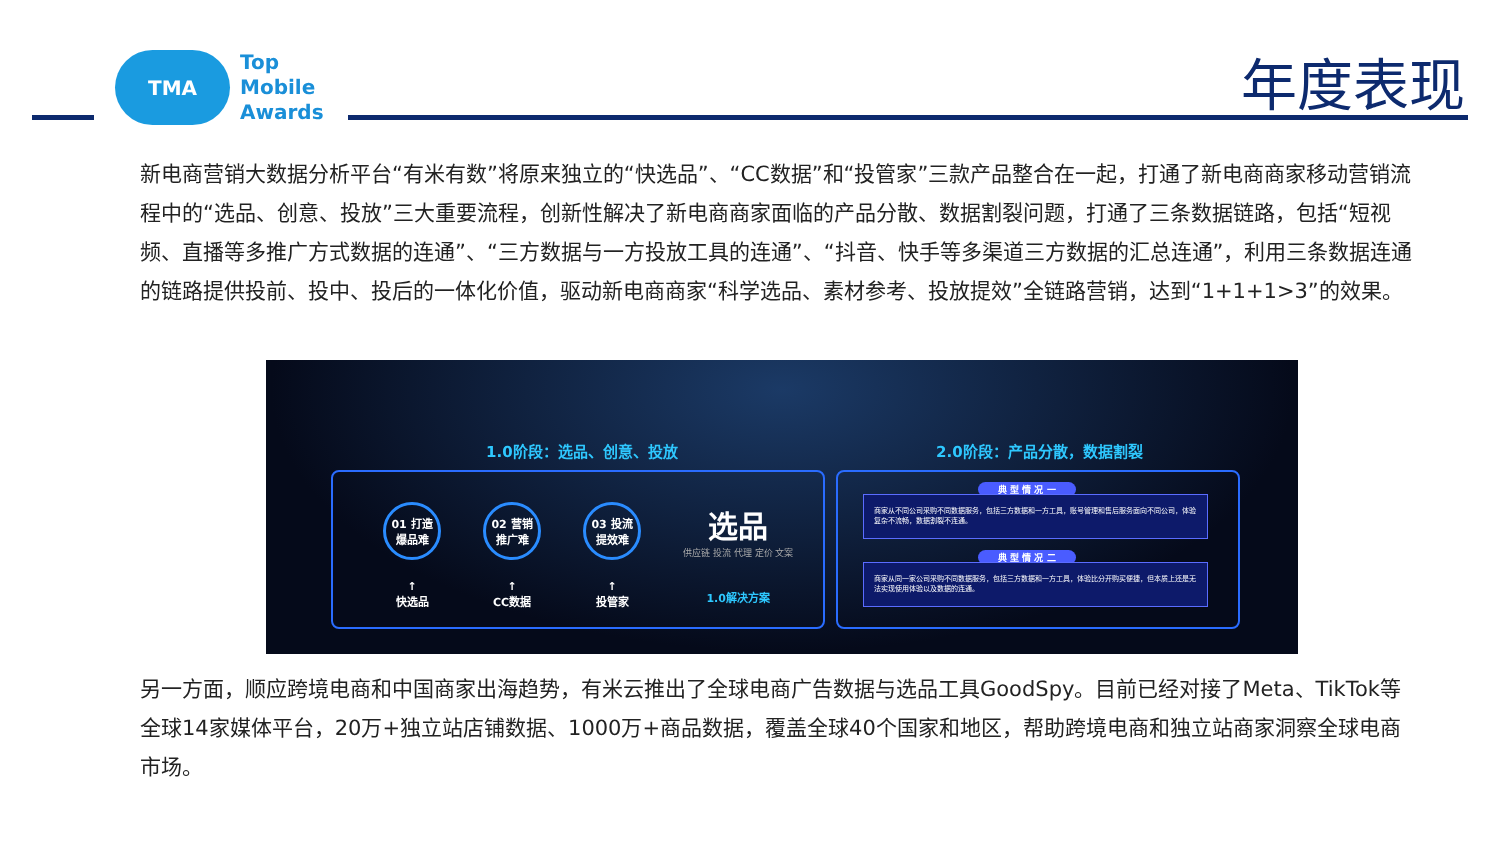TMA
Top
Mobile
Awards
年度表现
新电商营销大数据分析平台“有米有数”将原来独立的“快选品”、“CC数据”和“投管家”三款产品整合在一起，打通了新电商商家移动营销流程中的“选品、创意、投放”三大重要流程，创新性解决了新电商商家面临的产品分散、数据割裂问题，打通了三条数据链路，包括“短视频、直播等多推广方式数据的连通”、“三方数据与一方投放工具的连通”、“抖音、快手等多渠道三方数据的汇总连通”，利用三条数据连通的链路提供投前、投中、投后的一体化价值，驱动新电商商家“科学选品、素材参考、投放提效”全链路营销，达到“1+1+1>3”的效果。
1.0阶段：选品、创意、投放 2.0阶段：产品分散，数据割裂
01 打造爆品难
↑
快选品
02 营销推广难
↑
CC数据
03 投流提效难
↑
投管家
选品
供应链 投流 代理 定价 文案
1.0解决方案
典 型 情 况 一
商家从不同公司采购不同数据服务，包括三方数据和一方工具，账号管理和售后服务面向不同公司，体验复杂不流畅，数据割裂不连通。
典 型 情 况 二
商家从同一家公司采购不同数据服务，包括三方数据和一方工具，体验比分开购买便捷，但本质上还是无法实现使用体验以及数据的连通。
另一方面，顺应跨境电商和中国商家出海趋势，有米云推出了全球电商广告数据与选品工具GoodSpy。目前已经对接了Meta、TikTok等全球14家媒体平台，20万+独立站店铺数据、1000万+商品数据，覆盖全球40个国家和地区，帮助跨境电商和独立站商家洞察全球电商市场。